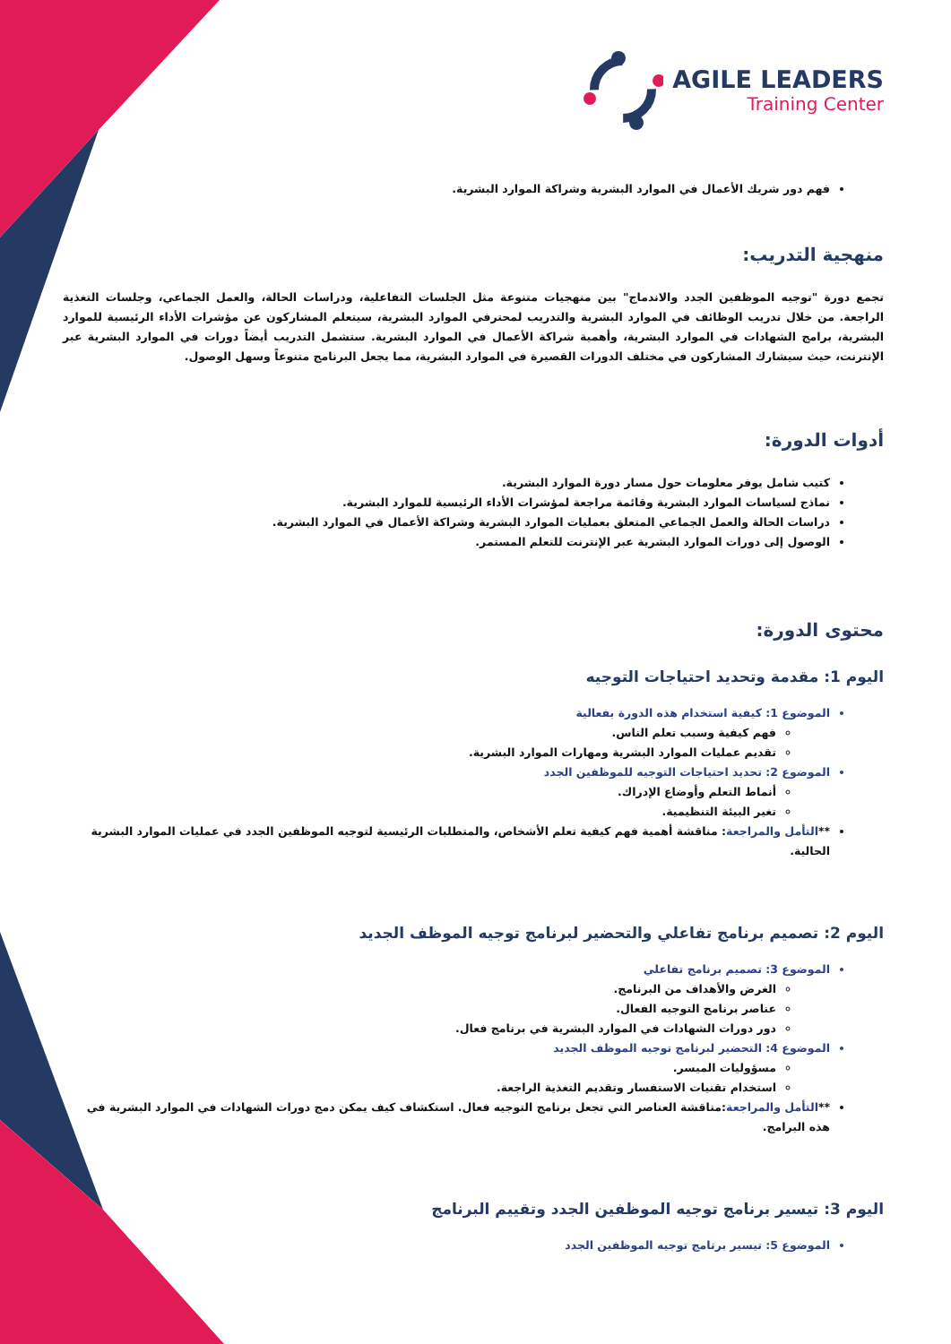AGILE LEADERS
Training Center
فهم دور شريك الأعمال في الموارد البشرية وشراكة الموارد البشرية.
منهجية التدريب:
تجمع دورة "توجيه الموظفين الجدد والاندماج" بين منهجيات متنوعة مثل الجلسات التفاعلية، ودراسات الحالة، والعمل الجماعي، وجلسات التغذية الراجعة. من خلال تدريب الوظائف في الموارد البشرية والتدريب لمحترفي الموارد البشرية، سيتعلم المشاركون عن مؤشرات الأداء الرئيسية للموارد البشرية، برامج الشهادات في الموارد البشرية، وأهمية شراكة الأعمال في الموارد البشرية. ستشمل التدريب أيضاً دورات في الموارد البشرية عبر الإنترنت، حيث سيشارك المشاركون في مختلف الدورات القصيرة في الموارد البشرية، مما يجعل البرنامج متنوعاً وسهل الوصول.
أدوات الدورة:
كتيب شامل يوفر معلومات حول مسار دورة الموارد البشرية.
نماذج لسياسات الموارد البشرية وقائمة مراجعة لمؤشرات الأداء الرئيسية للموارد البشرية.
دراسات الحالة والعمل الجماعي المتعلق بعمليات الموارد البشرية وشراكة الأعمال في الموارد البشرية.
الوصول إلى دورات الموارد البشرية عبر الإنترنت للتعلم المستمر.
محتوى الدورة:
اليوم 1: مقدمة وتحديد احتياجات التوجيه
الموضوع 1: كيفية استخدام هذه الدورة بفعالية
فهم كيفية وسبب تعلم الناس.
تقديم عمليات الموارد البشرية ومهارات الموارد البشرية.
الموضوع 2: تحديد احتياجات التوجيه للموظفين الجدد
أنماط التعلم وأوضاع الإدراك.
تغير البيئة التنظيمية.
**التأمل والمراجعة: مناقشة أهمية فهم كيفية تعلم الأشخاص، والمتطلبات الرئيسية لتوجيه الموظفين الجدد في عمليات الموارد البشرية الحالية.
اليوم 2: تصميم برنامج تفاعلي والتحضير لبرنامج توجيه الموظف الجديد
الموضوع 3: تصميم برنامج تفاعلي
الغرض والأهداف من البرنامج.
عناصر برنامج التوجيه الفعال.
دور دورات الشهادات في الموارد البشرية في برنامج فعال.
الموضوع 4: التحضير لبرنامج توجيه الموظف الجديد
مسؤوليات الميسر.
استخدام تقنيات الاستفسار وتقديم التغذية الراجعة.
**التأمل والمراجعة:مناقشة العناصر التي تجعل برنامج التوجيه فعال. استكشاف كيف يمكن دمج دورات الشهادات في الموارد البشرية في هذه البرامج.
اليوم 3: تيسير برنامج توجيه الموظفين الجدد وتقييم البرنامج
الموضوع 5: تيسير برنامج توجيه الموظفين الجدد